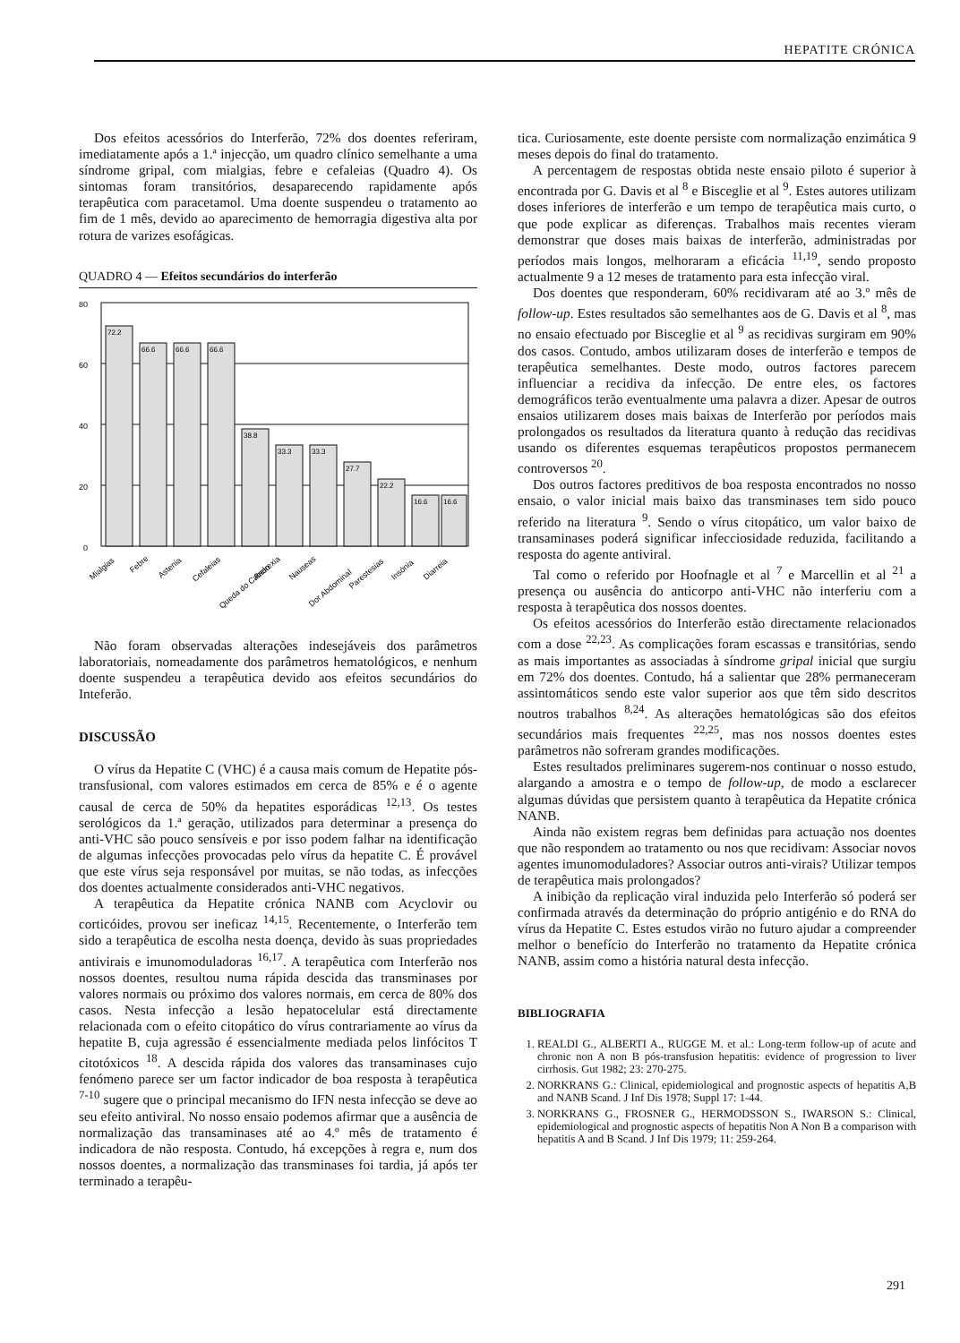HEPATITE CRÓNICA
Dos efeitos acessórios do Interferão, 72% dos doentes referiram, imediatamente após a 1.ª injecção, um quadro clínico semelhante a uma síndrome gripal, com mialgias, febre e cefaleias (Quadro 4). Os sintomas foram transitórios, desaparecendo rapidamente após terapêutica com paracetamol. Uma doente suspendeu o tratamento ao fim de 1 mês, devido ao aparecimento de hemorragia digestiva alta por rotura de varizes esofágicas.
QUADRO 4 — Efeitos secundários do interferão
80
60
40
20
0
72.2
66.6
66.6
66.6
38.8
33.3
33.3
27.7
22.2
16.6
16.6
Mialgias
Febre
Astenia
Cefaleias
Queda do Cabelo
Anorexia
Nauseas
Dor Abdominal
Parestesias
Insónia
Diarreia
Não foram observadas alterações indesejáveis dos parâmetros laboratoriais, nomeadamente dos parâmetros hematológicos, e nenhum doente suspendeu a terapêutica devido aos efeitos secundários do Inteferão.
DISCUSSÃO
O vírus da Hepatite C (VHC) é a causa mais comum de Hepatite pós-transfusional, com valores estimados em cerca de 85% e é o agente causal de cerca de 50% da hepatites esporádicas <sup>12,13</sup>. Os testes serológicos da 1.ª geração, utilizados para determinar a presença do anti-VHC são pouco sensíveis e por isso podem falhar na identificação de algumas infecções provocadas pelo vírus da hepatite C. É provável que este vírus seja responsável por muitas, se não todas, as infecções dos doentes actualmente considerados anti-VHC negativos.
A terapêutica da Hepatite crónica NANB com Acyclovir ou corticóides, provou ser ineficaz <sup>14,15</sup>. Recentemente, o Interferão tem sido a terapêutica de escolha nesta doença, devido às suas propriedades antivirais e imunomoduladoras <sup>16,17</sup>. A terapêutica com Interferão nos nossos doentes, resultou numa rápida descida das transminases por valores normais ou próximo dos valores normais, em cerca de 80% dos casos. Nesta infecção a lesão hepatocelular está directamente relacionada com o efeito citopático do vírus contrariamente ao vírus da hepatite B, cuja agressão é essencialmente mediada pelos linfócitos T citotóxicos <sup>18</sup>. A descida rápida dos valores das transaminases cujo fenómeno parece ser um factor indicador de boa resposta à terapêutica <sup>7-10</sup> sugere que o principal mecanismo do IFN nesta infecção se deve ao seu efeito antiviral. No nosso ensaio podemos afirmar que a ausência de normalização das transaminases até ao 4.º mês de tratamento é indicadora de não resposta. Contudo, há excepções à regra e, num dos nossos doentes, a normalização das transminases foi tardia, já após ter terminado a terapêu-
tica. Curiosamente, este doente persiste com normalização enzimática 9 meses depois do final do tratamento.
A percentagem de respostas obtida neste ensaio piloto é superior à encontrada por G. Davis et al <sup>8</sup> e Bisceglie et al <sup>9</sup>. Estes autores utilizam doses inferiores de interferão e um tempo de terapêutica mais curto, o que pode explicar as diferenças. Trabalhos mais recentes vieram demonstrar que doses mais baixas de interferão, administradas por períodos mais longos, melhoraram a eficácia <sup>11,19</sup>, sendo proposto actualmente 9 a 12 meses de tratamento para esta infecção viral.
Dos doentes que responderam, 60% recidivaram até ao 3.º mês de follow-up. Estes resultados são semelhantes aos de G. Davis et al <sup>8</sup>, mas no ensaio efectuado por Bisceglie et al <sup>9</sup> as recidivas surgiram em 90% dos casos. Contudo, ambos utilizaram doses de interferão e tempos de terapêutica semelhantes. Deste modo, outros factores parecem influenciar a recidiva da infecção. De entre eles, os factores demográficos terão eventualmente uma palavra a dizer. Apesar de outros ensaios utilizarem doses mais baixas de Interferão por períodos mais prolongados os resultados da literatura quanto à redução das recidivas usando os diferentes esquemas terapêuticos propostos permanecem controversos <sup>20</sup>.
Dos outros factores preditivos de boa resposta encontrados no nosso ensaio, o valor inicial mais baixo das transminases tem sido pouco referido na literatura <sup>9</sup>. Sendo o vírus citopático, um valor baixo de transaminases poderá significar infecciosidade reduzida, facilitando a resposta do agente antiviral.
Tal como o referido por Hoofnagle et al <sup>7</sup> e Marcellin et al <sup>21</sup> a presença ou ausência do anticorpo anti-VHC não interferiu com a resposta à terapêutica dos nossos doentes.
Os efeitos acessórios do Interferão estão directamente relacionados com a dose <sup>22,23</sup>. As complicações foram escassas e transitórias, sendo as mais importantes as associadas à síndrome gripal inicial que surgiu em 72% dos doentes. Contudo, há a salientar que 28% permaneceram assintomáticos sendo este valor superior aos que têm sido descritos noutros trabalhos <sup>8,24</sup>. As alterações hematológicas são dos efeitos secundários mais frequentes <sup>22,25</sup>, mas nos nossos doentes estes parâmetros não sofreram grandes modificações.
Estes resultados preliminares sugerem-nos continuar o nosso estudo, alargando a amostra e o tempo de follow-up, de modo a esclarecer algumas dúvidas que persistem quanto à terapêutica da Hepatite crónica NANB.
Ainda não existem regras bem definidas para actuação nos doentes que não respondem ao tratamento ou nos que recidivam: Associar novos agentes imunomoduladores? Associar outros anti-virais? Utilizar tempos de terapêutica mais prolongados?
A inibição da replicação viral induzida pelo Interferão só poderá ser confirmada através da determinação do próprio antigénio e do RNA do vírus da Hepatite C. Estes estudos virão no futuro ajudar a compreender melhor o benefício do Interferão no tratamento da Hepatite crónica NANB, assim como a história natural desta infecção.
BIBLIOGRAFIA
1. REALDI G., ALBERTI A., RUGGE M. et al.: Long-term follow-up of acute and chronic non A non B pós-transfusion hepatitis: evidence of progression to liver cirrhosis. Gut 1982; 23: 270-275.
2. NORKRANS G.: Clinical, epidemiological and prognostic aspects of hepatitis A,B and NANB Scand. J Inf Dis 1978; Suppl 17: 1-44.
3. NORKRANS G., FROSNER G., HERMODSSON S., IWARSON S.: Clinical, epidemiological and prognostic aspects of hepatitis Non A Non B a comparison with hepatitis A and B Scand. J Inf Dis 1979; 11: 259-264.
291